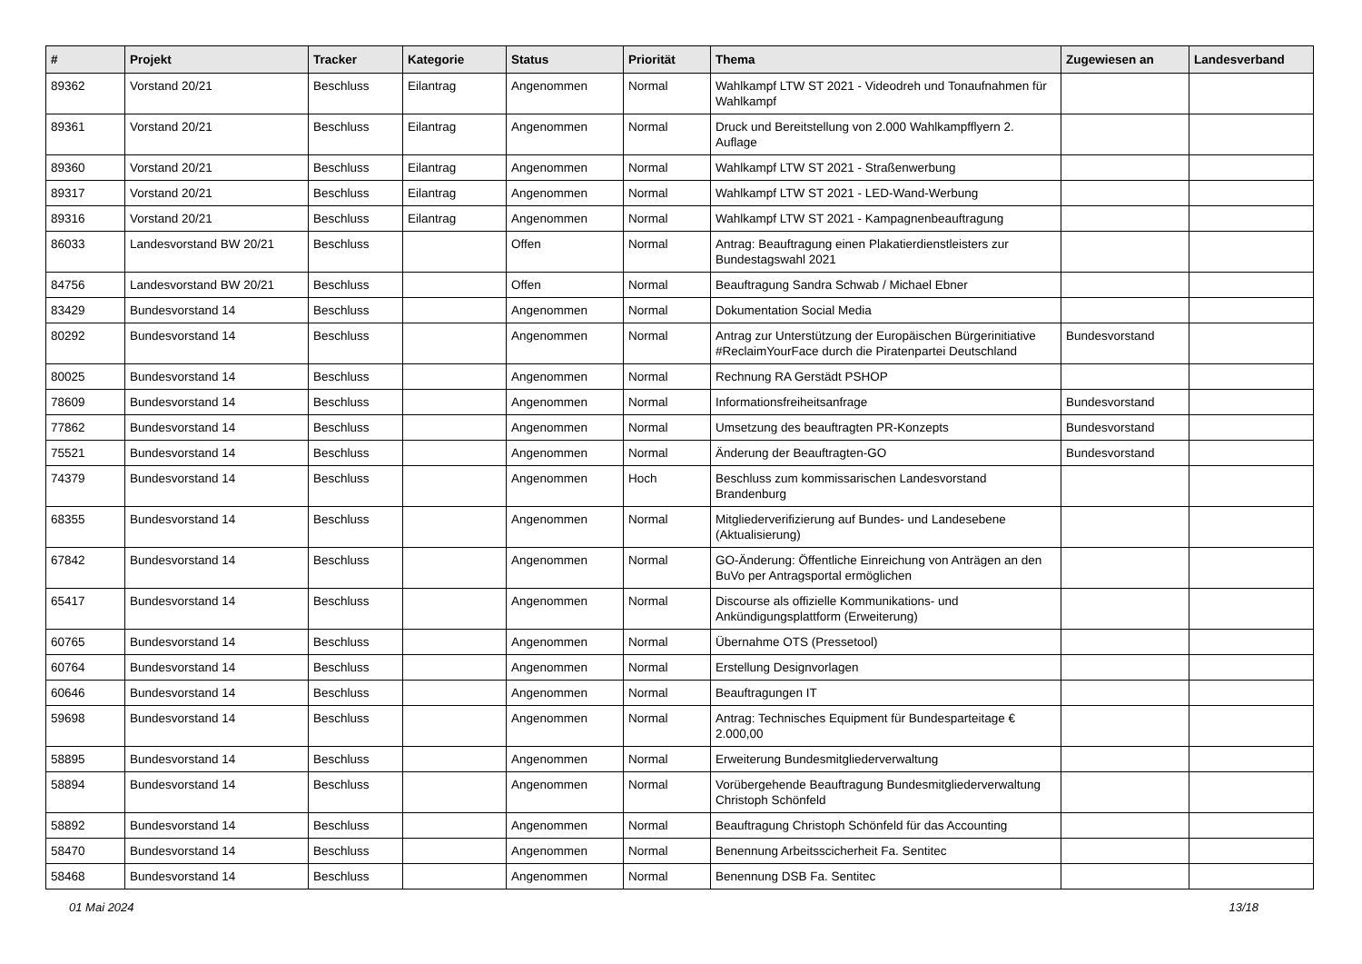| # | Projekt | Tracker | Kategorie | Status | Priorität | Thema | Zugewiesen an | Landesverband |
| --- | --- | --- | --- | --- | --- | --- | --- | --- |
| 89362 | Vorstand 20/21 | Beschluss | Eilantrag | Angenommen | Normal | Wahlkampf LTW ST 2021 - Videodreh und Tonaufnahmen für Wahlkampf | | |
| 89361 | Vorstand 20/21 | Beschluss | Eilantrag | Angenommen | Normal | Druck und Bereitstellung von 2.000 Wahlkampfflyern 2. Auflage | | |
| 89360 | Vorstand 20/21 | Beschluss | Eilantrag | Angenommen | Normal | Wahlkampf LTW ST 2021 - Straßenwerbung | | |
| 89317 | Vorstand 20/21 | Beschluss | Eilantrag | Angenommen | Normal | Wahlkampf LTW ST 2021 - LED-Wand-Werbung | | |
| 89316 | Vorstand 20/21 | Beschluss | Eilantrag | Angenommen | Normal | Wahlkampf LTW ST 2021 - Kampagnenbeauftragung | | |
| 86033 | Landesvorstand BW 20/21 | Beschluss | | Offen | Normal | Antrag: Beauftragung einen Plakatierdienstleisters zur Bundestagswahl 2021 | | |
| 84756 | Landesvorstand BW 20/21 | Beschluss | | Offen | Normal | Beauftragung Sandra Schwab / Michael Ebner | | |
| 83429 | Bundesvorstand 14 | Beschluss | | Angenommen | Normal | Dokumentation Social Media | | |
| 80292 | Bundesvorstand 14 | Beschluss | | Angenommen | Normal | Antrag zur Unterstützung der Europäischen Bürgerinitiative #ReclaimYourFace durch die Piratenpartei Deutschland | Bundesvorstand | |
| 80025 | Bundesvorstand 14 | Beschluss | | Angenommen | Normal | Rechnung RA Gerstädt PSHOP | | |
| 78609 | Bundesvorstand 14 | Beschluss | | Angenommen | Normal | Informationsfreiheitsanfrage | Bundesvorstand | |
| 77862 | Bundesvorstand 14 | Beschluss | | Angenommen | Normal | Umsetzung des beauftragten PR-Konzepts | Bundesvorstand | |
| 75521 | Bundesvorstand 14 | Beschluss | | Angenommen | Normal | Änderung der Beauftragten-GO | Bundesvorstand | |
| 74379 | Bundesvorstand 14 | Beschluss | | Angenommen | Hoch | Beschluss zum kommissarischen Landesvorstand Brandenburg | | |
| 68355 | Bundesvorstand 14 | Beschluss | | Angenommen | Normal | Mitgliederverifizierung auf Bundes- und Landesebene (Aktualisierung) | | |
| 67842 | Bundesvorstand 14 | Beschluss | | Angenommen | Normal | GO-Änderung: Öffentliche Einreichung von Anträgen an den BuVo per Antragsportal ermöglichen | | |
| 65417 | Bundesvorstand 14 | Beschluss | | Angenommen | Normal | Discourse als offizielle Kommunikations- und Ankündigungsplattform (Erweiterung) | | |
| 60765 | Bundesvorstand 14 | Beschluss | | Angenommen | Normal | Übernahme OTS (Pressetool) | | |
| 60764 | Bundesvorstand 14 | Beschluss | | Angenommen | Normal | Erstellung Designvorlagen | | |
| 60646 | Bundesvorstand 14 | Beschluss | | Angenommen | Normal | Beauftragungen IT | | |
| 59698 | Bundesvorstand 14 | Beschluss | | Angenommen | Normal | Antrag: Technisches Equipment für Bundesparteitage € 2.000,00 | | |
| 58895 | Bundesvorstand 14 | Beschluss | | Angenommen | Normal | Erweiterung Bundesmitgliederverwaltung | | |
| 58894 | Bundesvorstand 14 | Beschluss | | Angenommen | Normal | Vorübergehende Beauftragung Bundesmitgliederverwaltung Christoph Schönfeld | | |
| 58892 | Bundesvorstand 14 | Beschluss | | Angenommen | Normal | Beauftragung Christoph Schönfeld für das Accounting | | |
| 58470 | Bundesvorstand 14 | Beschluss | | Angenommen | Normal | Benennung Arbeitsscicherheit Fa. Sentitec | | |
| 58468 | Bundesvorstand 14 | Beschluss | | Angenommen | Normal | Benennung DSB Fa. Sentitec | | |
01 Mai 2024 13/18